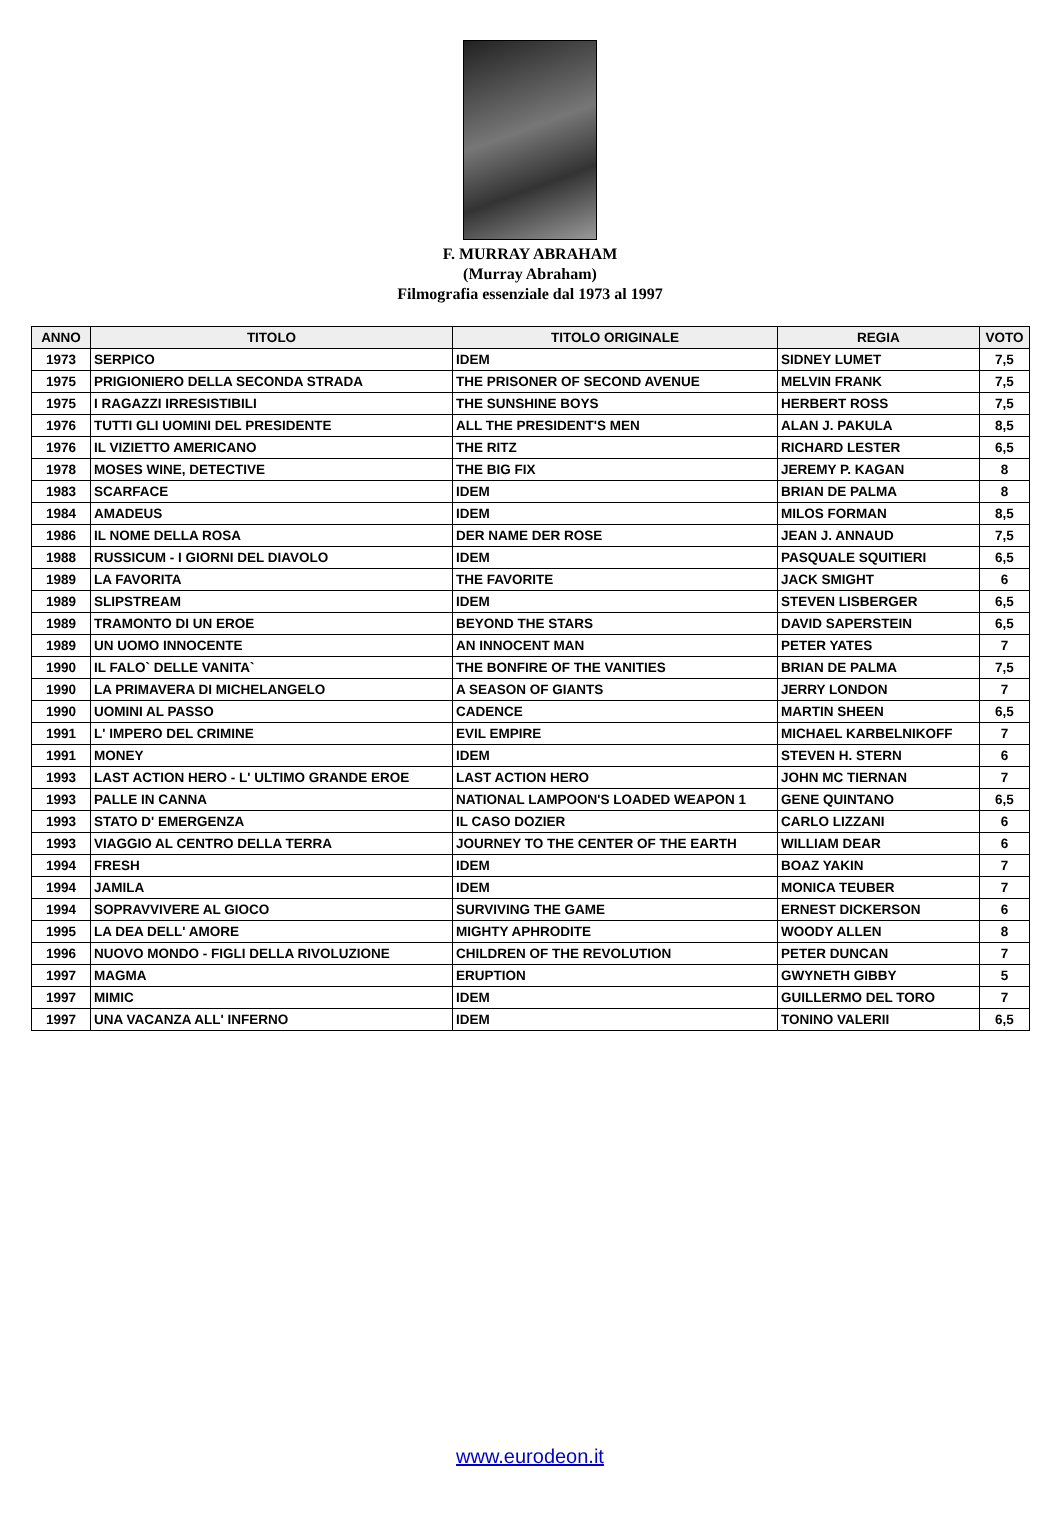F. MURRAY ABRAHAM
(Murray Abraham)
Filmografia essenziale dal 1973 al 1997
| ANNO | TITOLO | TITOLO ORIGINALE | REGIA | VOTO |
| --- | --- | --- | --- | --- |
| 1973 | SERPICO | IDEM | SIDNEY LUMET | 7,5 |
| 1975 | PRIGIONIERO DELLA SECONDA STRADA | THE PRISONER OF SECOND AVENUE | MELVIN FRANK | 7,5 |
| 1975 | I RAGAZZI IRRESISTIBILI | THE SUNSHINE BOYS | HERBERT ROSS | 7,5 |
| 1976 | TUTTI GLI UOMINI DEL PRESIDENTE | ALL THE PRESIDENT'S MEN | ALAN J. PAKULA | 8,5 |
| 1976 | IL VIZIETTO AMERICANO | THE RITZ | RICHARD LESTER | 6,5 |
| 1978 | MOSES WINE, DETECTIVE | THE BIG FIX | JEREMY P. KAGAN | 8 |
| 1983 | SCARFACE | IDEM | BRIAN DE PALMA | 8 |
| 1984 | AMADEUS | IDEM | MILOS FORMAN | 8,5 |
| 1986 | IL NOME DELLA ROSA | DER NAME DER ROSE | JEAN J. ANNAUD | 7,5 |
| 1988 | RUSSICUM - I GIORNI DEL DIAVOLO | IDEM | PASQUALE SQUITIERI | 6,5 |
| 1989 | LA FAVORITA | THE FAVORITE | JACK SMIGHT | 6 |
| 1989 | SLIPSTREAM | IDEM | STEVEN LISBERGER | 6,5 |
| 1989 | TRAMONTO DI UN EROE | BEYOND THE STARS | DAVID SAPERSTEIN | 6,5 |
| 1989 | UN UOMO INNOCENTE | AN INNOCENT MAN | PETER YATES | 7 |
| 1990 | IL FALO` DELLE VANITA` | THE BONFIRE OF THE VANITIES | BRIAN DE PALMA | 7,5 |
| 1990 | LA PRIMAVERA DI MICHELANGELO | A SEASON OF GIANTS | JERRY LONDON | 7 |
| 1990 | UOMINI AL PASSO | CADENCE | MARTIN SHEEN | 6,5 |
| 1991 | L' IMPERO DEL CRIMINE | EVIL EMPIRE | MICHAEL KARBELNIKOFF | 7 |
| 1991 | MONEY | IDEM | STEVEN H. STERN | 6 |
| 1993 | LAST ACTION HERO - L' ULTIMO GRANDE EROE | LAST ACTION HERO | JOHN MC TIERNAN | 7 |
| 1993 | PALLE IN CANNA | NATIONAL LAMPOON'S LOADED WEAPON 1 | GENE QUINTANO | 6,5 |
| 1993 | STATO D' EMERGENZA | IL CASO DOZIER | CARLO LIZZANI | 6 |
| 1993 | VIAGGIO AL CENTRO DELLA TERRA | JOURNEY TO THE CENTER OF THE EARTH | WILLIAM DEAR | 6 |
| 1994 | FRESH | IDEM | BOAZ YAKIN | 7 |
| 1994 | JAMILA | IDEM | MONICA TEUBER | 7 |
| 1994 | SOPRAVVIVERE AL GIOCO | SURVIVING THE GAME | ERNEST DICKERSON | 6 |
| 1995 | LA DEA DELL' AMORE | MIGHTY APHRODITE | WOODY ALLEN | 8 |
| 1996 | NUOVO MONDO - FIGLI DELLA RIVOLUZIONE | CHILDREN OF THE REVOLUTION | PETER DUNCAN | 7 |
| 1997 | MAGMA | ERUPTION | GWYNETH GIBBY | 5 |
| 1997 | MIMIC | IDEM | GUILLERMO DEL TORO | 7 |
| 1997 | UNA VACANZA ALL' INFERNO | IDEM | TONINO VALERII | 6,5 |
www.eurodeon.it